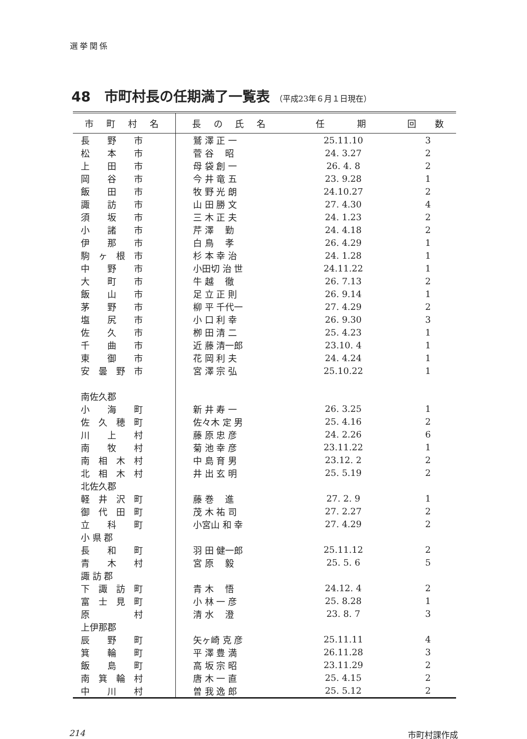選挙関係
48　市町村長の任期満了一覧表 （平成23年６月１日現在）
| 市 町 村 名 | 長 の 氏 名 | 任 期 | 回 数 |
| --- | --- | --- | --- |
| 長 野 市 | 鷲 澤 正 一 | 25.11.10 | 3 |
| 松 本 市 | 菅 谷 昭 | 24. 3.27 | 2 |
| 上 田 市 | 母 袋 創 一 | 26. 4. 8 | 2 |
| 岡 谷 市 | 今 井 竜 五 | 23. 9.28 | 1 |
| 飯 田 市 | 牧 野 光 朗 | 24.10.27 | 2 |
| 諏 訪 市 | 山 田 勝 文 | 27. 4.30 | 4 |
| 須 坂 市 | 三 木 正 夫 | 24. 1.23 | 2 |
| 小 諸 市 | 芹 澤 勤 | 24. 4.18 | 2 |
| 伊 那 市 | 白 鳥 孝 | 26. 4.29 | 1 |
| 駒 ヶ 根 市 | 杉 本 幸 治 | 24. 1.28 | 1 |
| 中 野 市 | 小田切 治 世 | 24.11.22 | 1 |
| 大 町 市 | 牛 越 徹 | 26. 7.13 | 2 |
| 飯 山 市 | 足 立 正 則 | 26. 9.14 | 1 |
| 茅 野 市 | 柳 平 千代一 | 27. 4.29 | 2 |
| 塩 尻 市 | 小 口 利 幸 | 26. 9.30 | 3 |
| 佐 久 市 | 栁 田 清 二 | 25. 4.23 | 1 |
| 千 曲 市 | 近 藤 清一郎 | 23.10. 4 | 1 |
| 東 御 市 | 花 岡 利 夫 | 24. 4.24 | 1 |
| 安 曇 野 市 | 宮 澤 宗 弘 | 25.10.22 | 1 |
| 南佐久郡 | | | |
| 小 海 町 | 新 井 寿 一 | 26. 3.25 | 1 |
| 佐 久 穂 町 | 佐々木 定 男 | 25. 4.16 | 2 |
| 川 上 村 | 藤 原 忠 彦 | 24. 2.26 | 6 |
| 南 牧 村 | 菊 池 幸 彦 | 23.11.22 | 1 |
| 南 相 木 村 | 中 島 育 男 | 23.12. 2 | 2 |
| 北 相 木 村 | 井 出 玄 明 | 25. 5.19 | 2 |
| 北佐久郡 | | | |
| 軽 井 沢 町 | 藤 巻 進 | 27. 2. 9 | 1 |
| 御 代 田 町 | 茂 木 祐 司 | 27. 2.27 | 2 |
| 立 科 町 | 小宮山 和 幸 | 27. 4.29 | 2 |
| 小 県 郡 | | | |
| 長 和 町 | 羽 田 健一郎 | 25.11.12 | 2 |
| 青 木 村 | 宮 原 毅 | 25. 5. 6 | 5 |
| 諏 訪 郡 | | | |
| 下 諏 訪 町 | 青 木 悟 | 24.12. 4 | 2 |
| 富 士 見 町 | 小 林 一 彦 | 25. 8.28 | 1 |
| 原 村 | 清 水 澄 | 23. 8. 7 | 3 |
| 上伊那郡 | | | |
| 辰 野 町 | 矢ヶ崎 克 彦 | 25.11.11 | 4 |
| 箕 輪 町 | 平 澤 豊 満 | 26.11.28 | 3 |
| 飯 島 町 | 高 坂 宗 昭 | 23.11.29 | 2 |
| 南 箕 輪 村 | 唐 木 一 直 | 25. 4.15 | 2 |
| 中 川 村 | 曽 我 逸 郎 | 25. 5.12 | 2 |
214 市町村課作成